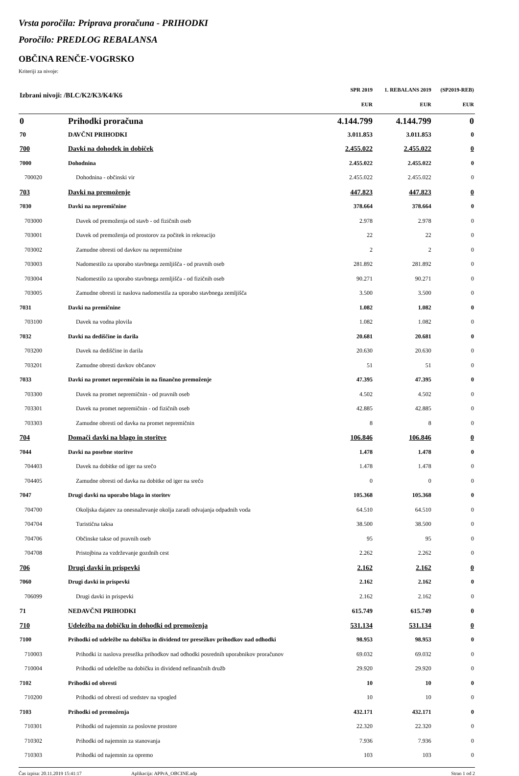Vrsta poročila: Priprava proračuna - PRIHODKI
Poročilo: PREDLOG REBALANSA
OBČINA RENČE-VOGRSKO
Kriteriji za nivoje:
| Izbrani nivoji: /BLC/K2/K3/K4/K6 | | SPR 2019 | 1. REBALANS 2019 | (SP2019-REB) |
| --- | --- | --- | --- | --- |
| | | EUR | EUR | EUR |
| 0 | Prihodki proračuna | 4.144.799 | 4.144.799 | 0 |
| 70 | DAVČNI PRIHODKI | 3.011.853 | 3.011.853 | 0 |
| 700 | Davki na dohodek in dobiček | 2.455.022 | 2.455.022 | 0 |
| 7000 | Dohodnina | 2.455.022 | 2.455.022 | 0 |
| 700020 | Dohodnina - občinski vir | 2.455.022 | 2.455.022 | 0 |
| 703 | Davki na premoženje | 447.823 | 447.823 | 0 |
| 7030 | Davki na nepremičnine | 378.664 | 378.664 | 0 |
| 703000 | Davek od premoženja od stavb - od fizičnih oseb | 2.978 | 2.978 | 0 |
| 703001 | Davek od premoženja od prostorov za počitek in rekreacijo | 22 | 22 | 0 |
| 703002 | Zamudne obresti od davkov na nepremičnine | 2 | 2 | 0 |
| 703003 | Nadomestilo za uporabo stavbnega zemljišča - od pravnih oseb | 281.892 | 281.892 | 0 |
| 703004 | Nadomestilo za uporabo stavbnega zemljišča - od fizičnih oseb | 90.271 | 90.271 | 0 |
| 703005 | Zamudne obresti iz naslova nadomestila za uporabo stavbnega zemljišča | 3.500 | 3.500 | 0 |
| 7031 | Davki na premičnine | 1.082 | 1.082 | 0 |
| 703100 | Davek na vodna plovila | 1.082 | 1.082 | 0 |
| 7032 | Davki na dediščine in darila | 20.681 | 20.681 | 0 |
| 703200 | Davek na dediščine in darila | 20.630 | 20.630 | 0 |
| 703201 | Zamudne obresti davkov občanov | 51 | 51 | 0 |
| 7033 | Davki na promet nepremičnin in na finančno premoženje | 47.395 | 47.395 | 0 |
| 703300 | Davek na promet nepremičnin - od pravnih oseb | 4.502 | 4.502 | 0 |
| 703301 | Davek na promet nepremičnin - od fizičnih oseb | 42.885 | 42.885 | 0 |
| 703303 | Zamudne obresti od davka na promet nepremičnin | 8 | 8 | 0 |
| 704 | Domači davki na blago in storitve | 106.846 | 106.846 | 0 |
| 7044 | Davki na posebne storitve | 1.478 | 1.478 | 0 |
| 704403 | Davek na dobitke od iger na srečo | 1.478 | 1.478 | 0 |
| 704405 | Zamudne obresti od davka na dobitke od iger na srečo | 0 | 0 | 0 |
| 7047 | Drugi davki na uporabo blaga in storitev | 105.368 | 105.368 | 0 |
| 704700 | Okoljska dajatev za onesnaževanje okolja zaradi odvajanja odpadnih voda | 64.510 | 64.510 | 0 |
| 704704 | Turistična taksa | 38.500 | 38.500 | 0 |
| 704706 | Občinske takse od pravnih oseb | 95 | 95 | 0 |
| 704708 | Pristojbina za vzdrževanje gozdnih cest | 2.262 | 2.262 | 0 |
| 706 | Drugi davki in prispevki | 2.162 | 2.162 | 0 |
| 7060 | Drugi davki in prispevki | 2.162 | 2.162 | 0 |
| 706099 | Drugi davki in prispevki | 2.162 | 2.162 | 0 |
| 71 | NEDAVČNI PRIHODKI | 615.749 | 615.749 | 0 |
| 710 | Udeležba na dobičku in dohodki od premoženja | 531.134 | 531.134 | 0 |
| 7100 | Prihodki od udeležbe na dobičku in dividend ter presežkov prihodkov nad odhodki | 98.953 | 98.953 | 0 |
| 710003 | Prihodki iz naslova presežka prihodkov nad odhodki posrednih uporabnikov proračunov | 69.032 | 69.032 | 0 |
| 710004 | Prihodki od udeležbe na dobičku in dividend nefinančnih družb | 29.920 | 29.920 | 0 |
| 7102 | Prihodki od obresti | 10 | 10 | 0 |
| 710200 | Prihodki od obresti od sredstev na vpogled | 10 | 10 | 0 |
| 7103 | Prihodki od premoženja | 432.171 | 432.171 | 0 |
| 710301 | Prihodki od najemnin za poslovne prostore | 22.320 | 22.320 | 0 |
| 710302 | Prihodki od najemnin za stanovanja | 7.936 | 7.936 | 0 |
| 710303 | Prihodki od najemnin za opremo | 103 | 103 | 0 |
Čas izpisa: 20.11.2019 15:41:17 Aplikacija: APPrA_OBCINE.adp Stran 1 od 2